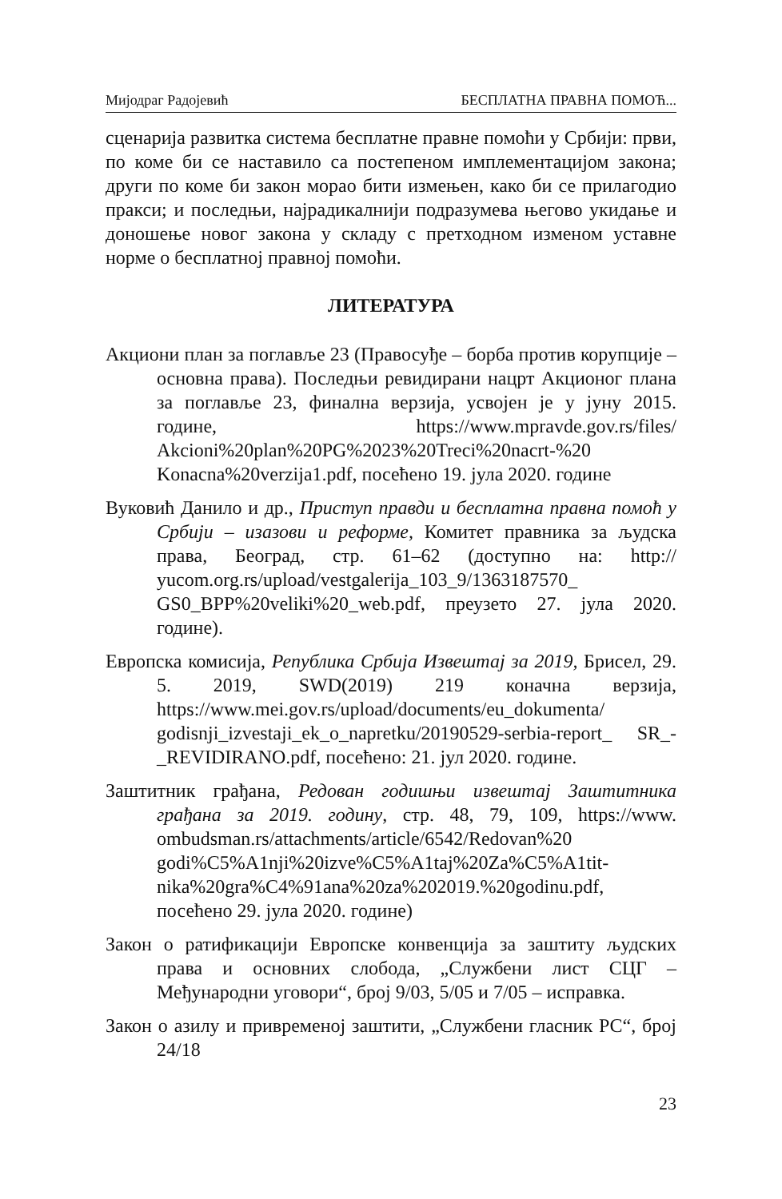Мијодраг Радојевић БЕСПЛАТНА ПРАВНА ПОМОЋ...
сценарија развитка система бесплатне правне помоћи у Србији: први, по коме би се наставило са постепеном имплементацијом закона; други по коме би закон морао бити измењен, како би се прилагодио пракси; и последњи, најрадикалнији подразумева његово укидање и доношење новог закона у складу с претходном изменом уставне норме о бесплатној правној помоћи.
ЛИТЕРАТУРА
Акциони план за поглавље 23 (Правосуђе – борба против корупције – основна права). Последњи ревидирани нацрт Акционог плана за поглавље 23, финална верзија, усвојен је у јуну 2015. године, https://www.mpravde.gov.rs/files/ Akcioni%20plan%20PG%2023%20Treci%20nacrt-%20 Konacna%20verzija1.pdf, посећено 19. јула 2020. године
Вуковић Данило и др., Приступ правди и бесплатна правна помоћ у Србији – изазови и реформе, Комитет правника за људска права, Београд, стр. 61–62 (доступно на: http:// yucom.org.rs/upload/vestgalerija_103_9/1363187570_ GS0_BPP%20veliki%20_web.pdf, преузето 27. јула 2020. године).
Европска комисија, Република Србија Извештај за 2019, Брисел, 29. 5. 2019, SWD(2019) 219 коначна верзија, https://www.mei.gov.rs/upload/documents/eu_dokumenta/ godisnji_izvestaji_ek_o_napretku/20190529-serbia-report_ SR_-_REVIDIRANO.pdf, посећено: 21. јул 2020. године.
Заштитник грађана, Редован годишњи извештај Заштитника грађана за 2019. годину, стр. 48, 79, 109, https://www. ombudsman.rs/attachments/article/6542/Redovan%20 godi%C5%A1nji%20izve%C5%A1taj%20Za%C5%A1tit-nika%20gra%C4%91ana%20za%202019.%20godinu.pdf, посећено 29. јула 2020. године)
Закон о ратификацији Европске конвенција за заштиту људских права и основних слобода, „Службени лист СЦГ – Међународни уговори“, број 9/03, 5/05 и 7/05 – исправка.
Закон о азилу и привременој заштити, „Службени гласник РС“, број 24/18
23